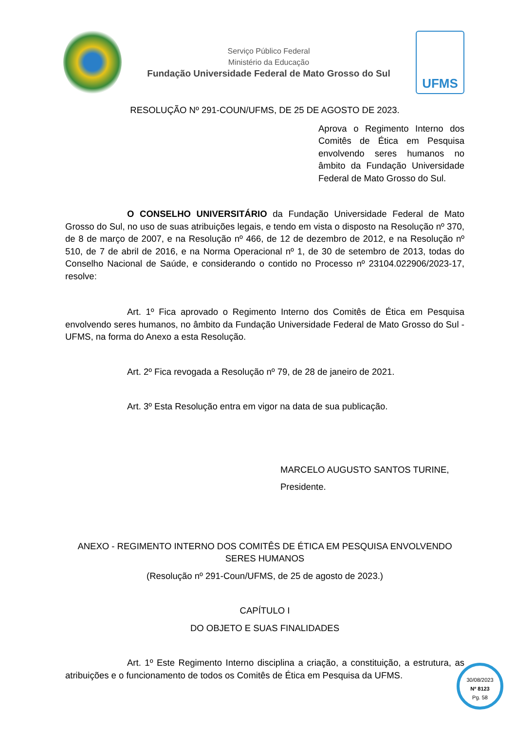Serviço Público Federal
Ministério da Educação
Fundação Universidade Federal de Mato Grosso do Sul
UFMS
RESOLUÇÃO Nº 291-COUN/UFMS, DE 25 DE AGOSTO DE 2023.
Aprova o Regimento Interno dos Comitês de Ética em Pesquisa envolvendo seres humanos no âmbito da Fundação Universidade Federal de Mato Grosso do Sul.
O CONSELHO UNIVERSITÁRIO da Fundação Universidade Federal de Mato Grosso do Sul, no uso de suas atribuições legais, e tendo em vista o disposto na Resolução nº 370, de 8 de março de 2007, e na Resolução nº 466, de 12 de dezembro de 2012, e na Resolução nº 510, de 7 de abril de 2016, e na Norma Operacional nº 1, de 30 de setembro de 2013, todas do Conselho Nacional de Saúde, e considerando o contido no Processo nº 23104.022906/2023-17, resolve:
Art. 1º Fica aprovado o Regimento Interno dos Comitês de Ética em Pesquisa envolvendo seres humanos, no âmbito da Fundação Universidade Federal de Mato Grosso do Sul - UFMS, na forma do Anexo a esta Resolução.
Art. 2º Fica revogada a Resolução nº 79, de 28 de janeiro de 2021.
Art. 3º Esta Resolução entra em vigor na data de sua publicação.
MARCELO AUGUSTO SANTOS TURINE,
Presidente.
ANEXO - REGIMENTO INTERNO DOS COMITÊS DE ÉTICA EM PESQUISA ENVOLVENDO SERES HUMANOS
(Resolução nº 291-Coun/UFMS, de 25 de agosto de 2023.)
CAPÍTULO I
DO OBJETO E SUAS FINALIDADES
Art. 1º Este Regimento Interno disciplina a criação, a constituição, a estrutura, as atribuições e o funcionamento de todos os Comitês de Ética em Pesquisa da UFMS.
30/08/2023
Nº 8123
Pg. 58